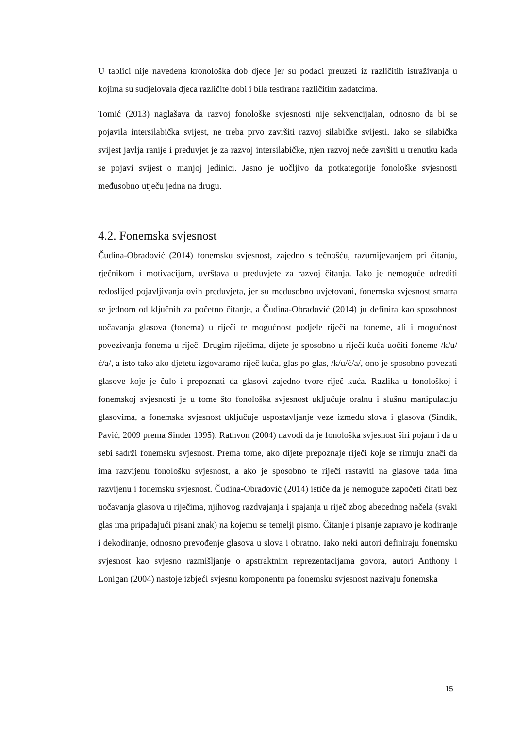U tablici nije navedena kronološka dob djece jer su podaci preuzeti iz različitih istraživanja u kojima su sudjelovala djeca različite dobi i bila testirana različitim zadatcima.
Tomić (2013) naglašava da razvoj fonološke svjesnosti nije sekvencijalan, odnosno da bi se pojavila intersilabička svijest, ne treba prvo završiti razvoj silabičke svijesti. Iako se silabička svijest javlja ranije i preduvjet je za razvoj intersilabičke, njen razvoj neće završiti u trenutku kada se pojavi svijest o manjoj jedinici. Jasno je uočljivo da potkategorije fonološke svjesnosti međusobno utječu jedna na drugu.
4.2. Fonemska svjesnost
Čudina-Obradović (2014) fonemsku svjesnost, zajedno s tečnošću, razumijevanjem pri čitanju, rječnikom i motivacijom, uvrštava u preduvjete za razvoj čitanja. Iako je nemoguće odrediti redoslijed pojavljivanja ovih preduvjeta, jer su međusobno uvjetovani, fonemska svjesnost smatra se jednom od ključnih za početno čitanje, a Čudina-Obradović (2014) ju definira kao sposobnost uočavanja glasova (fonema) u riječi te mogućnost podjele riječi na foneme, ali i mogućnost povezivanja fonema u riječ. Drugim riječima, dijete je sposobno u riječi kuća uočiti foneme /k/u/ć/a/, a isto tako ako djetetu izgovaramo riječ kuća, glas po glas, /k/u/ć/a/, ono je sposobno povezati glasove koje je čulo i prepoznati da glasovi zajedno tvore riječ kuća. Razlika u fonološkoj i fonemskoj svjesnosti je u tome što fonološka svjesnost uključuje oralnu i slušnu manipulaciju glasovima, a fonemska svjesnost uključuje uspostavljanje veze između slova i glasova (Sindik, Pavić, 2009 prema Sinder 1995). Rathvon (2004) navodi da je fonološka svjesnost širi pojam i da u sebi sadrži fonemsku svjesnost. Prema tome, ako dijete prepoznaje riječi koje se rimuju znači da ima razvijenu fonološku svjesnost, a ako je sposobno te riječi rastaviti na glasove tada ima razvijenu i fonemsku svjesnost. Čudina-Obradović (2014) ističe da je nemoguće započeti čitati bez uočavanja glasova u riječima, njihovog razdvajanja i spajanja u riječ zbog abecednog načela (svaki glas ima pripadajući pisani znak) na kojemu se temelji pismo. Čitanje i pisanje zapravo je kodiranje i dekodiranje, odnosno prevođenje glasova u slova i obratno. Iako neki autori definiraju fonemsku svjesnost kao svjesno razmišljanje o apstraktnim reprezentacijama govora, autori Anthony i Lonigan (2004) nastoje izbjeći svjesnu komponentu pa fonemsku svjesnost nazivaju fonemska
15